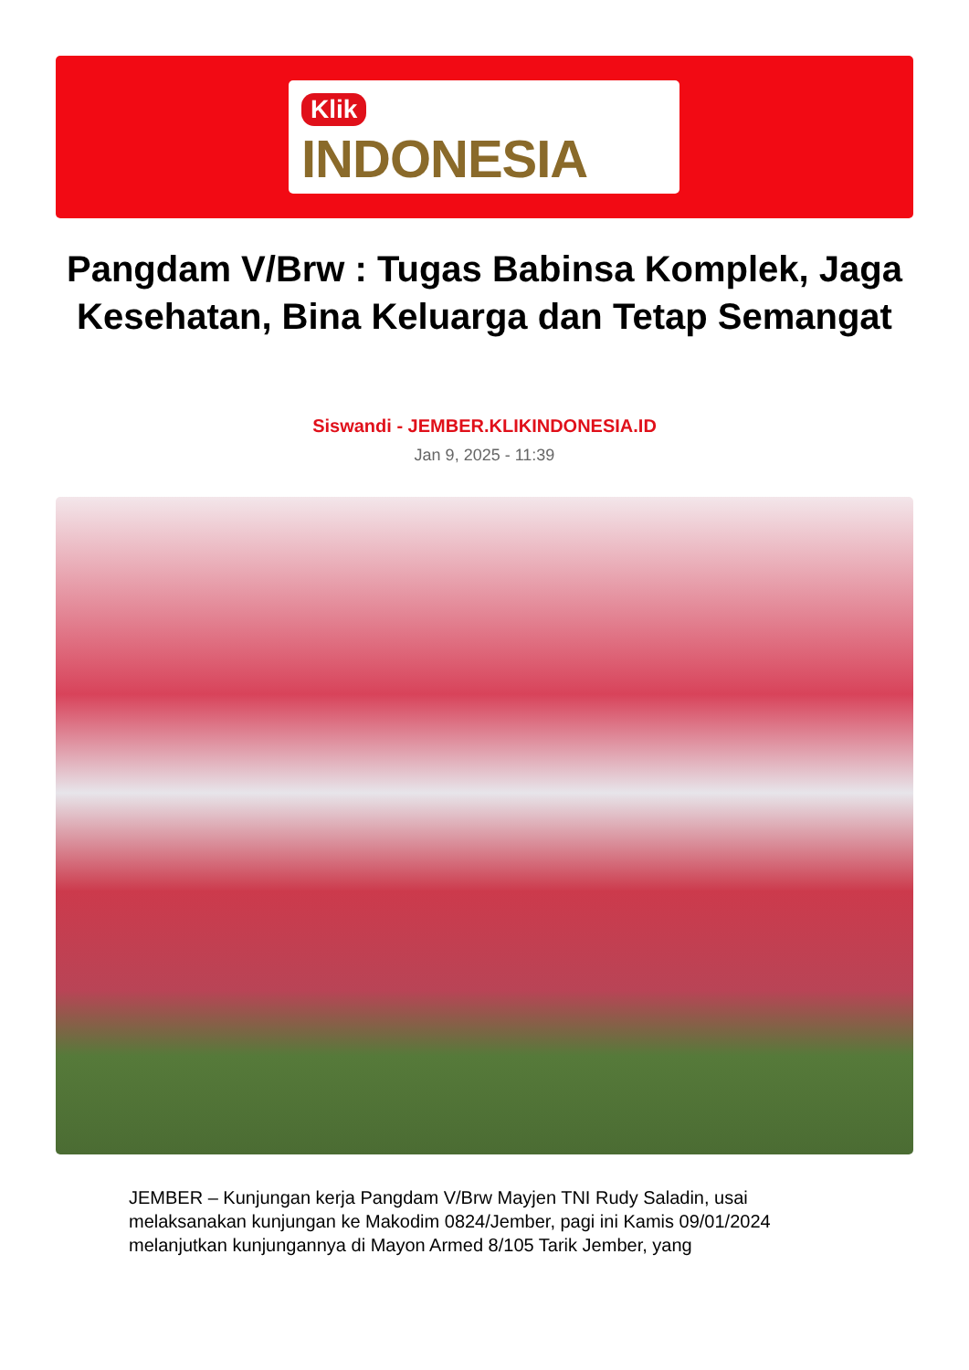Klik
INDONESIA
Pangdam V/Brw : Tugas Babinsa Komplek, Jaga Kesehatan, Bina Keluarga dan Tetap Semangat
Siswandi - JEMBER.KLIKINDONESIA.ID
Jan 9, 2025 - 11:39
JEMBER – Kunjungan kerja Pangdam V/Brw Mayjen TNI Rudy Saladin, usai melaksanakan kunjungan ke Makodim 0824/Jember, pagi ini Kamis 09/01/2024 melanjutkan kunjungannya di Mayon Armed 8/105 Tarik Jember, yang